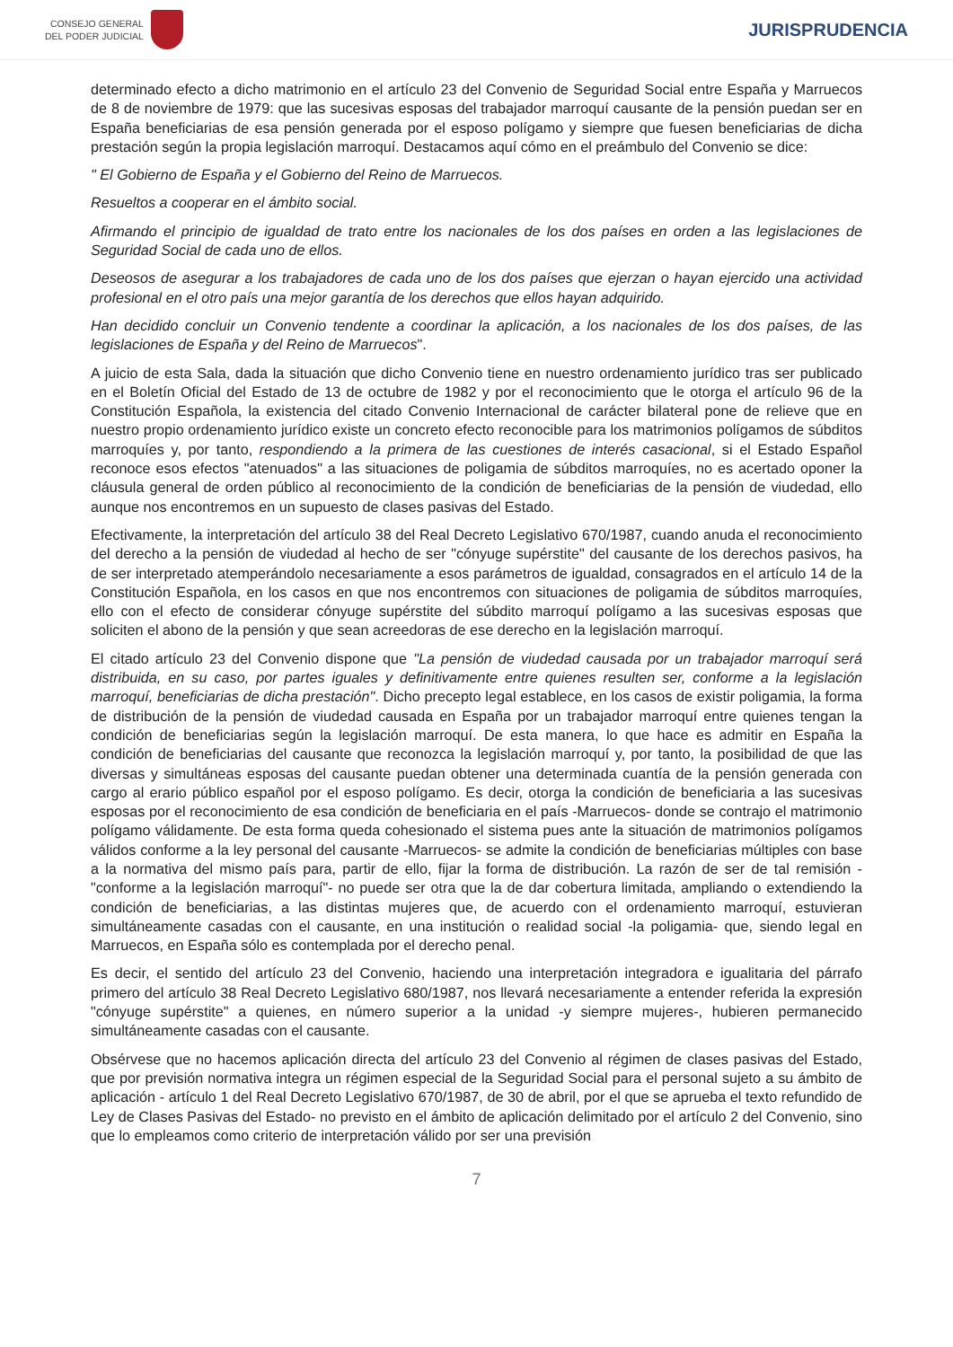CONSEJO GENERAL
DEL PODER JUDICIAL
JURISPRUDENCIA
determinado efecto a dicho matrimonio en el artículo 23 del Convenio de Seguridad Social entre España y Marruecos de 8 de noviembre de 1979: que las sucesivas esposas del trabajador marroquí causante de la pensión puedan ser en España beneficiarias de esa pensión generada por el esposo polígamo y siempre que fuesen beneficiarias de dicha prestación según la propia legislación marroquí. Destacamos aquí cómo en el preámbulo del Convenio se dice:
" El Gobierno de España y el Gobierno del Reino de Marruecos.
Resueltos a cooperar en el ámbito social.
Afirmando el principio de igualdad de trato entre los nacionales de los dos países en orden a las legislaciones de Seguridad Social de cada uno de ellos.
Deseosos de asegurar a los trabajadores de cada uno de los dos países que ejerzan o hayan ejercido una actividad profesional en el otro país una mejor garantía de los derechos que ellos hayan adquirido.
Han decidido concluir un Convenio tendente a coordinar la aplicación, a los nacionales de los dos países, de las legislaciones de España y del Reino de Marruecos".
A juicio de esta Sala, dada la situación que dicho Convenio tiene en nuestro ordenamiento jurídico tras ser publicado en el Boletín Oficial del Estado de 13 de octubre de 1982 y por el reconocimiento que le otorga el artículo 96 de la Constitución Española, la existencia del citado Convenio Internacional de carácter bilateral pone de relieve que en nuestro propio ordenamiento jurídico existe un concreto efecto reconocible para los matrimonios polígamos de súbditos marroquíes y, por tanto, respondiendo a la primera de las cuestiones de interés casacional, si el Estado Español reconoce esos efectos "atenuados" a las situaciones de poligamia de súbditos marroquíes, no es acertado oponer la cláusula general de orden público al reconocimiento de la condición de beneficiarias de la pensión de viudedad, ello aunque nos encontremos en un supuesto de clases pasivas del Estado.
Efectivamente, la interpretación del artículo 38 del Real Decreto Legislativo 670/1987, cuando anuda el reconocimiento del derecho a la pensión de viudedad al hecho de ser "cónyuge supérstite" del causante de los derechos pasivos, ha de ser interpretado atemperándolo necesariamente a esos parámetros de igualdad, consagrados en el artículo 14 de la Constitución Española, en los casos en que nos encontremos con situaciones de poligamia de súbditos marroquíes, ello con el efecto de considerar cónyuge supérstite del súbdito marroquí polígamo a las sucesivas esposas que soliciten el abono de la pensión y que sean acreedoras de ese derecho en la legislación marroquí.
El citado artículo 23 del Convenio dispone que "La pensión de viudedad causada por un trabajador marroquí será distribuida, en su caso, por partes iguales y definitivamente entre quienes resulten ser, conforme a la legislación marroquí, beneficiarias de dicha prestación". Dicho precepto legal establece, en los casos de existir poligamia, la forma de distribución de la pensión de viudedad causada en España por un trabajador marroquí entre quienes tengan la condición de beneficiarias según la legislación marroquí. De esta manera, lo que hace es admitir en España la condición de beneficiarias del causante que reconozca la legislación marroquí y, por tanto, la posibilidad de que las diversas y simultáneas esposas del causante puedan obtener una determinada cuantía de la pensión generada con cargo al erario público español por el esposo polígamo. Es decir, otorga la condición de beneficiaria a las sucesivas esposas por el reconocimiento de esa condición de beneficiaria en el país -Marruecos- donde se contrajo el matrimonio polígamo válidamente. De esta forma queda cohesionado el sistema pues ante la situación de matrimonios polígamos válidos conforme a la ley personal del causante -Marruecos- se admite la condición de beneficiarias múltiples con base a la normativa del mismo país para, partir de ello, fijar la forma de distribución. La razón de ser de tal remisión -"conforme a la legislación marroquí"- no puede ser otra que la de dar cobertura limitada, ampliando o extendiendo la condición de beneficiarias, a las distintas mujeres que, de acuerdo con el ordenamiento marroquí, estuvieran simultáneamente casadas con el causante, en una institución o realidad social -la poligamia- que, siendo legal en Marruecos, en España sólo es contemplada por el derecho penal.
Es decir, el sentido del artículo 23 del Convenio, haciendo una interpretación integradora e igualitaria del párrafo primero del artículo 38 Real Decreto Legislativo 680/1987, nos llevará necesariamente a entender referida la expresión "cónyuge supérstite" a quienes, en número superior a la unidad -y siempre mujeres-, hubieren permanecido simultáneamente casadas con el causante.
Obsérvese que no hacemos aplicación directa del artículo 23 del Convenio al régimen de clases pasivas del Estado, que por previsión normativa integra un régimen especial de la Seguridad Social para el personal sujeto a su ámbito de aplicación - artículo 1 del Real Decreto Legislativo 670/1987, de 30 de abril, por el que se aprueba el texto refundido de Ley de Clases Pasivas del Estado- no previsto en el ámbito de aplicación delimitado por el artículo 2 del Convenio, sino que lo empleamos como criterio de interpretación válido por ser una previsión
7